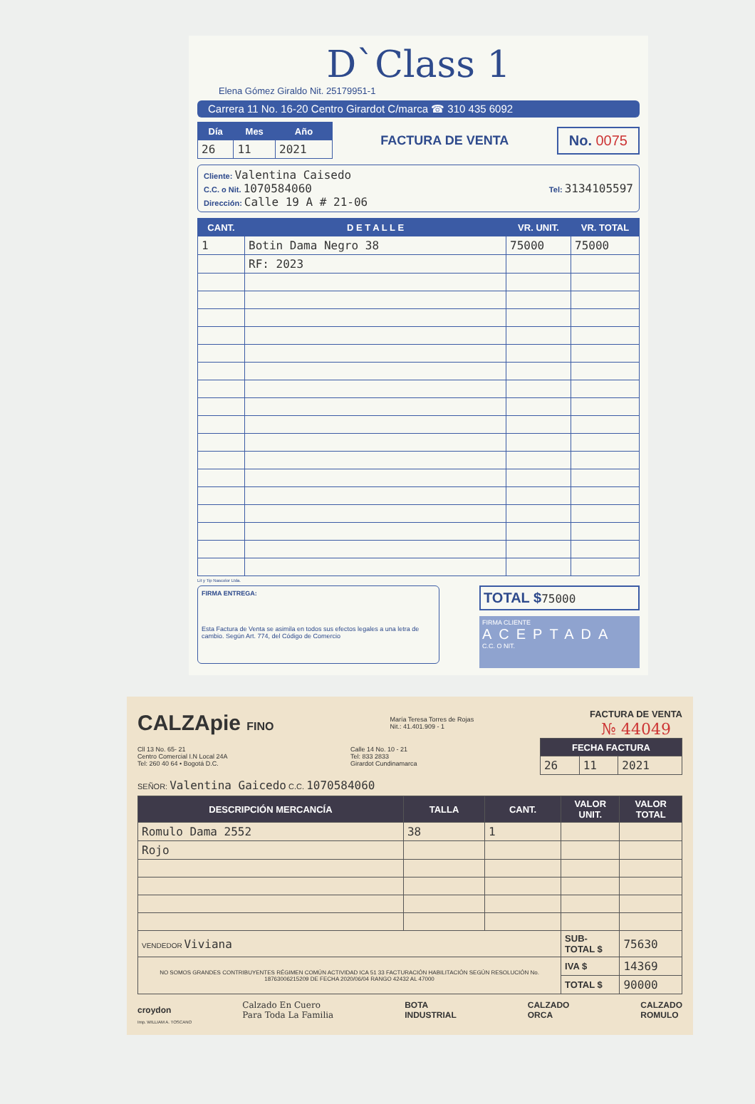D`Class 1
Elena Gómez Giraldo Nit. 25179951-1
Carrera 11 No. 16-20 Centro Girardot C/marca ☎ 310 435 6092
| Día | Mes | Año |
| --- | --- | --- |
| 26 | 11 | 2021 |
FACTURA DE VENTA
No. 0075
Cliente: Valentina Caisedo
C.C. o Nit. 1070584060 Tel: 3134105597
Dirección: Calle 19 A # 21-06
| CANT. | D E T A L L E | VR. UNIT. | VR. TOTAL |
| --- | --- | --- | --- |
| 1 | Botin Dama Negro 38 | 75000 | 75000 |
| | RF: 2023 | | |
Lit y Tip Nascolor Ltda.
FIRMA ENTREGA:
Esta Factura de Venta se asimila en todos sus efectos legales a una letra de cambio. Según Art. 774, del Código de Comercio
TOTAL $75000
FIRMA CLIENTE
ACEPTADA
C.C. O NIT.
CALZApie FINO
María Teresa Torres de Rojas
Nit.: 41.401.909 - 1
FACTURA DE VENTA
№ 44049
Cll 13 No. 65- 21
Centro Comercial I.N Local 24A
Tel: 260 40 64 • Bogotá D.C.
Calle 14 No. 10 - 21
Tel: 833 2833
Girardot Cundinamarca
| FECHA FACTURA | | |
| --- | --- | --- |
| 26 | 11 | 2021 |
SEÑOR: Valentina Gaicedo C.C. 1070584060
| DESCRIPCIÓN MERCANCÍA | TALLA | CANT. | VALOR UNIT. | VALOR TOTAL |
| --- | --- | --- | --- | --- |
| Romulo Dama 2552 | 38 | 1 | | |
| Rojo | | | | |
| VENDEDOR Viviana | | | SUB-TOTAL $ | 75630 |
| NO SOMOS GRANDES CONTRIBUYENTES RÉGIMEN COMÚN ACTIVIDAD ICA 51 33 FACTURACIÓN HABILITACIÓN SEGÚN RESOLUCIÓN No. 18763006215209 DE FECHA 2020/06/04 RANGO 42432 AL 47000 | | | IVA $ | 14369 |
| | | | TOTAL $ | 90000 |
croydon Calzado En Cuero
Para Toda La Familia BOTA
INDUSTRIAL CALZADO
ORCA CALZADO
ROMULO
Imp. WILLIAM A. TOSCANO